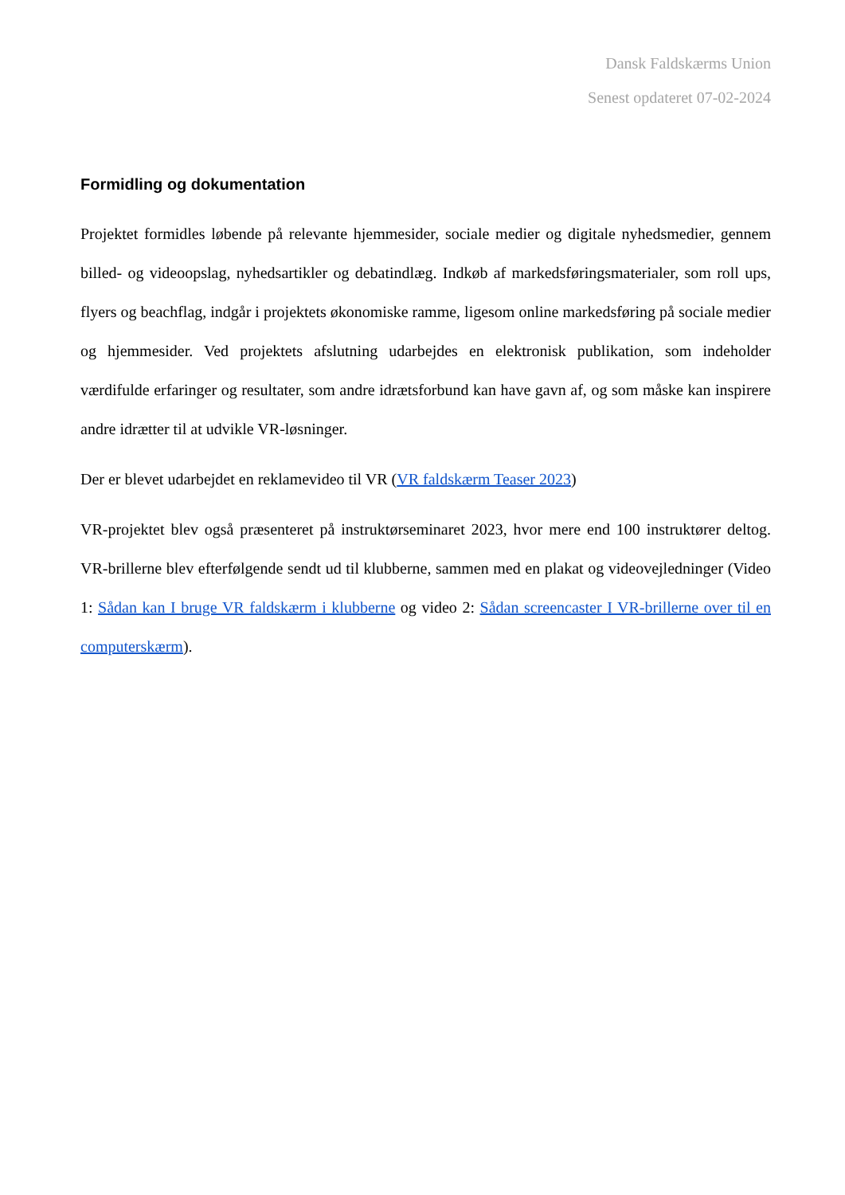Dansk Faldskærms Union
Senest opdateret 07-02-2024
Formidling og dokumentation
Projektet formidles løbende på relevante hjemmesider, sociale medier og digitale nyhedsmedier, gennem billed- og videoopslag, nyhedsartikler og debatindlæg. Indkøb af markedsføringsmaterialer, som roll ups, flyers og beachflag, indgår i projektets økonomiske ramme, ligesom online markedsføring på sociale medier og hjemmesider. Ved projektets afslutning udarbejdes en elektronisk publikation, som indeholder værdifulde erfaringer og resultater, som andre idrætsforbund kan have gavn af, og som måske kan inspirere andre idrætter til at udvikle VR-løsninger.
Der er blevet udarbejdet en reklamevideo til VR (VR faldskærm Teaser 2023)
VR-projektet blev også præsenteret på instruktørseminaret 2023, hvor mere end 100 instruktører deltog. VR-brillerne blev efterfølgende sendt ud til klubberne, sammen med en plakat og videovejledninger (Video 1: Sådan kan I bruge VR faldskærm i klubberne og video 2: Sådan screencaster I VR-brillerne over til en computerskærm).